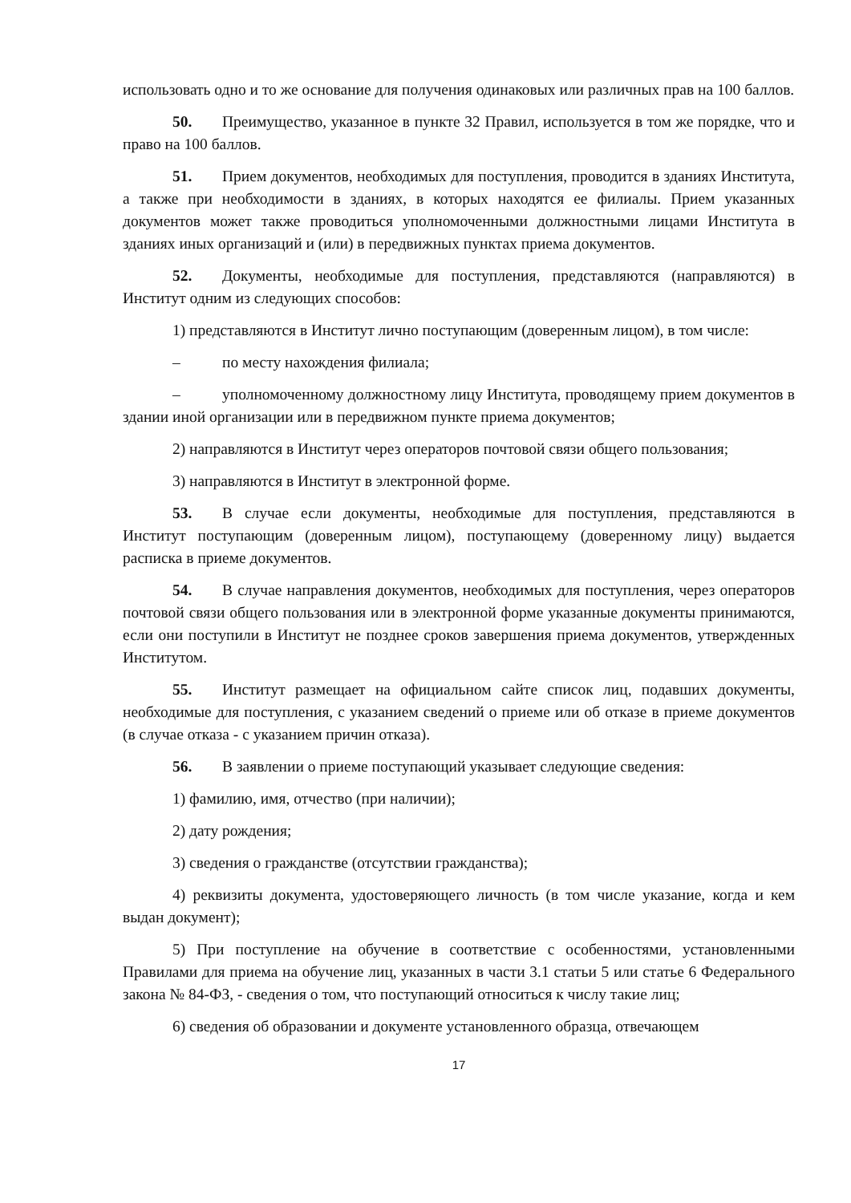использовать одно и то же основание для получения одинаковых или различных прав на 100 баллов.
50. Преимущество, указанное в пункте 32 Правил, используется в том же порядке, что и право на 100 баллов.
51. Прием документов, необходимых для поступления, проводится в зданиях Института, а также при необходимости в зданиях, в которых находятся ее филиалы. Прием указанных документов может также проводиться уполномоченными должностными лицами Института в зданиях иных организаций и (или) в передвижных пунктах приема документов.
52. Документы, необходимые для поступления, представляются (направляются) в Институт одним из следующих способов:
1) представляются в Институт лично поступающим (доверенным лицом), в том числе:
– по месту нахождения филиала;
– уполномоченному должностному лицу Института, проводящему прием документов в здании иной организации или в передвижном пункте приема документов;
2) направляются в Институт через операторов почтовой связи общего пользования;
3) направляются в Институт в электронной форме.
53. В случае если документы, необходимые для поступления, представляются в Институт поступающим (доверенным лицом), поступающему (доверенному лицу) выдается расписка в приеме документов.
54. В случае направления документов, необходимых для поступления, через операторов почтовой связи общего пользования или в электронной форме указанные документы принимаются, если они поступили в Институт не позднее сроков завершения приема документов, утвержденных Институтом.
55. Институт размещает на официальном сайте список лиц, подавших документы, необходимые для поступления, с указанием сведений о приеме или об отказе в приеме документов (в случае отказа - с указанием причин отказа).
56. В заявлении о приеме поступающий указывает следующие сведения:
1) фамилию, имя, отчество (при наличии);
2) дату рождения;
3) сведения о гражданстве (отсутствии гражданства);
4) реквизиты документа, удостоверяющего личность (в том числе указание, когда и кем выдан документ);
5) При поступление на обучение в соответствие с особенностями, установленными Правилами для приема на обучение лиц, указанных в части 3.1 статьи 5 или статье 6 Федерального закона № 84-ФЗ, - сведения о том, что поступающий относиться к числу такие лиц;
6) сведения об образовании и документе установленного образца, отвечающем
17